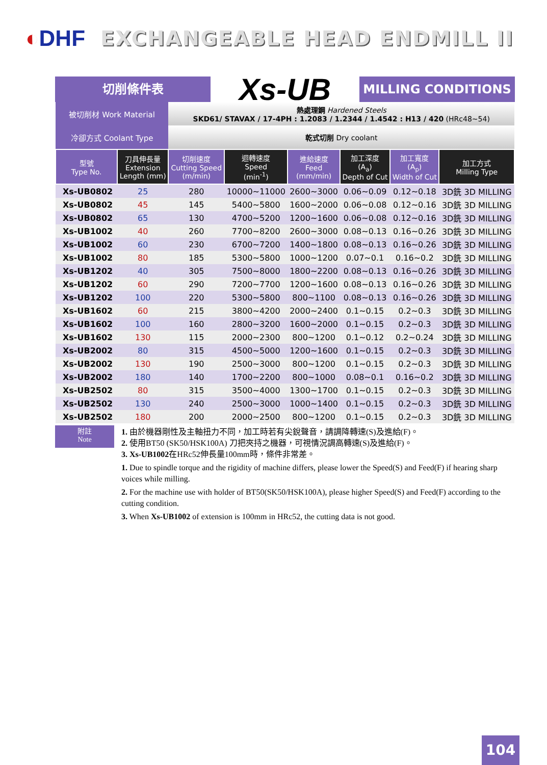◐DHF EXCHANGEABLE HEAD ENDMILL II
切削條件表
Xs-UB
MILLING CONDITIONS
| 被切削材 Work Material | | 熱處理鋼 Hardened Steels SKD61/ STAVAX / 17-4PH : 1.2083 / 1.2344 / 1.4542 : H13 / 420 (HRc48~54) | | | | | |
| 冷卻方式 Coolant Type | | 乾式切削 Dry coolant | | | | | |
| 型號 Type No. | 刀具伸長量 Extension Length (mm) | 切削速度 Cutting Speed (m/min) | 迴轉速度 Speed (min<sup>-1</sup>) | 進給速度 Feed (mm/min) | 加工深度 (A<sub>a</sub>) Depth of Cut | 加工寬度 (A<sub>p</sub>) Width of Cut | 加工方式 Milling Type |
| Xs-UB0802 | 25 | 280 | 10000~11000 | 2600~3000 | 0.06~0.09 | 0.12~0.18 | 3D銑 3D MILLING |
| Xs-UB0802 | 45 | 145 | 5400~5800 | 1600~2000 | 0.06~0.08 | 0.12~0.16 | 3D銑 3D MILLING |
| Xs-UB0802 | 65 | 130 | 4700~5200 | 1200~1600 | 0.06~0.08 | 0.12~0.16 | 3D銑 3D MILLING |
| Xs-UB1002 | 40 | 260 | 7700~8200 | 2600~3000 | 0.08~0.13 | 0.16~0.26 | 3D銑 3D MILLING |
| Xs-UB1002 | 60 | 230 | 6700~7200 | 1400~1800 | 0.08~0.13 | 0.16~0.26 | 3D銑 3D MILLING |
| Xs-UB1002 | 80 | 185 | 5300~5800 | 1000~1200 | 0.07~0.1 | 0.16~0.2 | 3D銑 3D MILLING |
| Xs-UB1202 | 40 | 305 | 7500~8000 | 1800~2200 | 0.08~0.13 | 0.16~0.26 | 3D銑 3D MILLING |
| Xs-UB1202 | 60 | 290 | 7200~7700 | 1200~1600 | 0.08~0.13 | 0.16~0.26 | 3D銑 3D MILLING |
| Xs-UB1202 | 100 | 220 | 5300~5800 | 800~1100 | 0.08~0.13 | 0.16~0.26 | 3D銑 3D MILLING |
| Xs-UB1602 | 60 | 215 | 3800~4200 | 2000~2400 | 0.1~0.15 | 0.2~0.3 | 3D銑 3D MILLING |
| Xs-UB1602 | 100 | 160 | 2800~3200 | 1600~2000 | 0.1~0.15 | 0.2~0.3 | 3D銑 3D MILLING |
| Xs-UB1602 | 130 | 115 | 2000~2300 | 800~1200 | 0.1~0.12 | 0.2~0.24 | 3D銑 3D MILLING |
| Xs-UB2002 | 80 | 315 | 4500~5000 | 1200~1600 | 0.1~0.15 | 0.2~0.3 | 3D銑 3D MILLING |
| Xs-UB2002 | 130 | 190 | 2500~3000 | 800~1200 | 0.1~0.15 | 0.2~0.3 | 3D銑 3D MILLING |
| Xs-UB2002 | 180 | 140 | 1700~2200 | 800~1000 | 0.08~0.1 | 0.16~0.2 | 3D銑 3D MILLING |
| Xs-UB2502 | 80 | 315 | 3500~4000 | 1300~1700 | 0.1~0.15 | 0.2~0.3 | 3D銑 3D MILLING |
| Xs-UB2502 | 130 | 240 | 2500~3000 | 1000~1400 | 0.1~0.15 | 0.2~0.3 | 3D銑 3D MILLING |
| Xs-UB2502 | 180 | 200 | 2000~2500 | 800~1200 | 0.1~0.15 | 0.2~0.3 | 3D銑 3D MILLING |
附註
Note
1. 由於機器剛性及主軸扭力不同，加工時若有尖銳聲音，請調降轉速(S)及進給(F)。
2. 使用BT50 (SK50/HSK100A) 刀把夾持之機器，可視情況調高轉速(S)及進給(F)。
3. Xs-UB1002在HRc52伸長量100mm時，條件非常差。
1. Due to spindle torque and the rigidity of machine differs, please lower the Speed(S) and Feed(F) if hearing sharp voices while milling.
2. For the machine use with holder of BT50(SK50/HSK100A), please higher Speed(S) and Feed(F) according to the cutting condition.
3. When Xs-UB1002 of extension is 100mm in HRc52, the cutting data is not good.
104